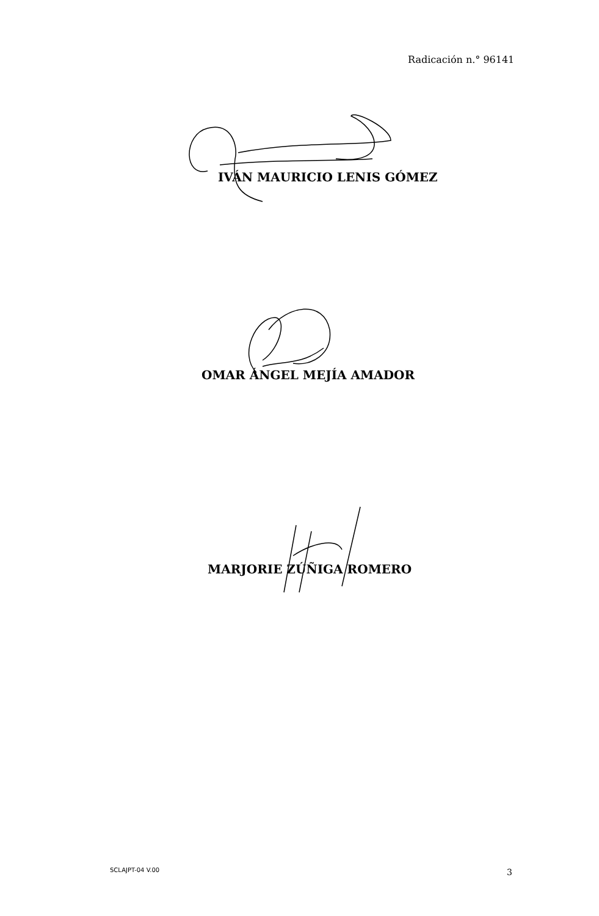Radicación n.° 96141
IVÁN MAURICIO LENIS GÓMEZ
OMAR ÁNGEL MEJÍA AMADOR
MARJORIE ZÚÑIGA ROMERO
SCLAJPT-04 V.00 3